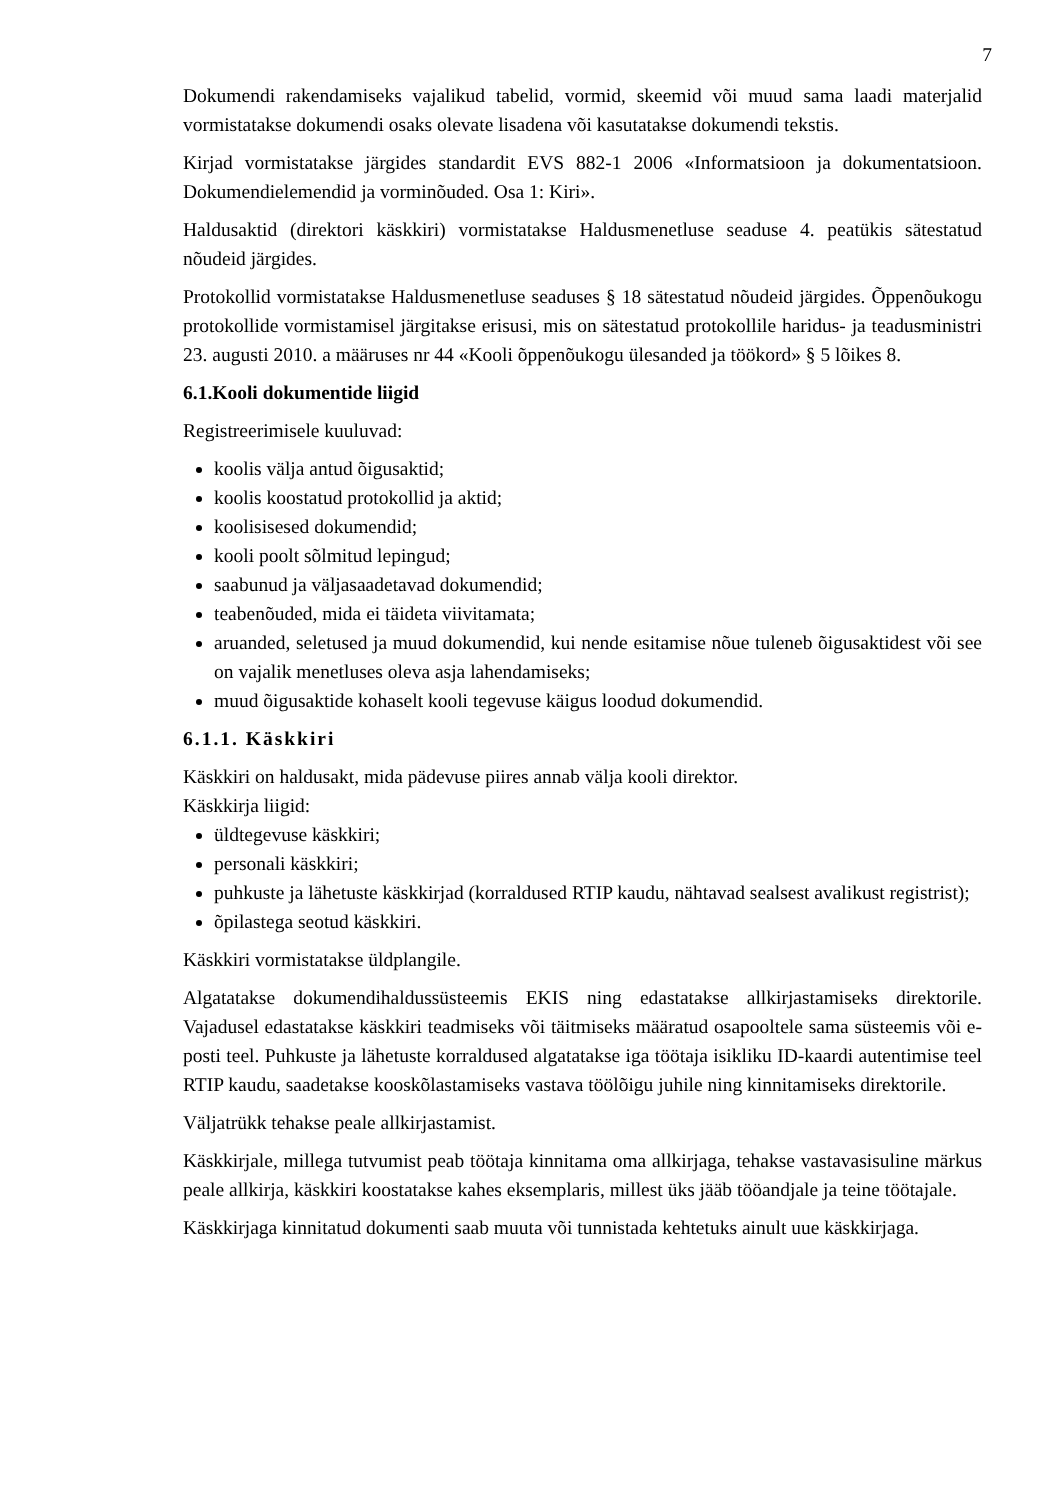7
Dokumendi rakendamiseks vajalikud tabelid, vormid, skeemid või muud sama laadi materjalid vormistatakse dokumendi osaks olevate lisadena või kasutatakse dokumendi tekstis.
Kirjad vormistatakse järgides standardit EVS 882-1 2006 «Informatsioon ja dokumentatsioon. Dokumendielemendid ja vorminõuded. Osa 1: Kiri».
Haldusaktid (direktori käskkiri) vormistatakse Haldusmenetluse seaduse 4. peatükis sätestatud nõudeid järgides.
Protokollid vormistatakse Haldusmenetluse seaduses § 18 sätestatud nõudeid järgides. Õppenõukogu protokollide vormistamisel järgitakse erisusi, mis on sätestatud protokollile haridus- ja teadusministri 23. augusti 2010. a määruses nr 44 «Kooli õppenõukogu ülesanded ja töökord» § 5 lõikes 8.
6.1.Kooli dokumentide liigid
Registreerimisele kuuluvad:
koolis välja antud õigusaktid;
koolis koostatud protokollid ja aktid;
koolisisesed dokumendid;
kooli poolt sõlmitud lepingud;
saabunud ja väljasaadetavad dokumendid;
teabenõuded, mida ei täideta viivitamata;
aruanded, seletused ja muud dokumendid, kui nende esitamise nõue tuleneb õigusaktidest või see on vajalik menetluses oleva asja lahendamiseks;
muud õigusaktide kohaselt kooli tegevuse käigus loodud dokumendid.
6.1.1. Käskkiri
Käskkiri on haldusakt, mida pädevuse piires annab välja kooli direktor.
Käskkirja liigid:
üldtegevuse käskkiri;
personali käskkiri;
puhkuste ja lähetuste käskkirjad (korraldused RTIP kaudu, nähtavad sealsest avalikust registrist);
õpilastega seotud käskkiri.
Käskkiri vormistatakse üldplangile.
Algatatakse dokumendihaldussüsteemis EKIS ning edastatakse allkirjastamiseks direktorile. Vajadusel edastatakse käskkiri teadmiseks või täitmiseks määratud osapooltele sama süsteemis või e-posti teel. Puhkuste ja lähetuste korraldused algatatakse iga töötaja isikliku ID-kaardi autentimise teel RTIP kaudu, saadetakse kooskõlastamiseks vastava töölõigu juhile ning kinnitamiseks direktorile.
Väljatrükk tehakse peale allkirjastamist.
Käskkirjale, millega tutvumist peab töötaja kinnitama oma allkirjaga, tehakse vastavasisuline märkus peale allkirja, käskkiri koostatakse kahes eksemplaris, millest üks jääb tööandjale ja teine töötajale.
Käskkirjaga kinnitatud dokumenti saab muuta või tunnistada kehtetuks ainult uue käskkirjaga.